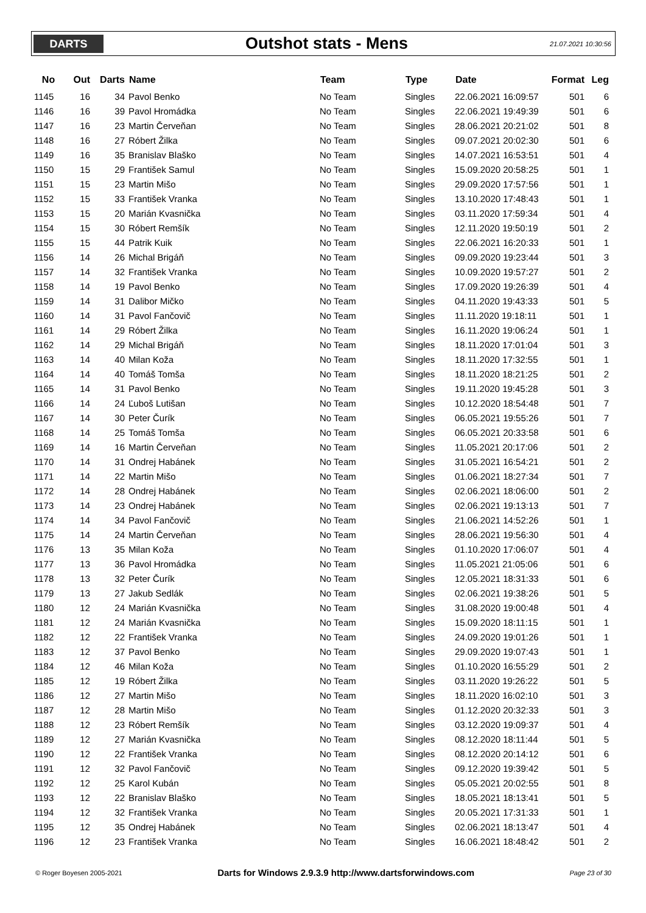DARTS
Outshot stats - Mens
21.07.2021 10:30:56
| No | Out | Darts | Name | Team | Type | Date | Format | Leg |
| --- | --- | --- | --- | --- | --- | --- | --- | --- |
| 1145 | 16 | 34 | Pavol Benko | No Team | Singles | 22.06.2021 16:09:57 | 501 | 6 |
| 1146 | 16 | 39 | Pavol Hromádka | No Team | Singles | 22.06.2021 19:49:39 | 501 | 6 |
| 1147 | 16 | 23 | Martin Červeňan | No Team | Singles | 28.06.2021 20:21:02 | 501 | 8 |
| 1148 | 16 | 27 | Róbert Žilka | No Team | Singles | 09.07.2021 20:02:30 | 501 | 6 |
| 1149 | 16 | 35 | Branislav Blaško | No Team | Singles | 14.07.2021 16:53:51 | 501 | 4 |
| 1150 | 15 | 29 | František Samul | No Team | Singles | 15.09.2020 20:58:25 | 501 | 1 |
| 1151 | 15 | 23 | Martin Mišo | No Team | Singles | 29.09.2020 17:57:56 | 501 | 1 |
| 1152 | 15 | 33 | František Vranka | No Team | Singles | 13.10.2020 17:48:43 | 501 | 1 |
| 1153 | 15 | 20 | Marián Kvasnička | No Team | Singles | 03.11.2020 17:59:34 | 501 | 4 |
| 1154 | 15 | 30 | Róbert Remšík | No Team | Singles | 12.11.2020 19:50:19 | 501 | 2 |
| 1155 | 15 | 44 | Patrik Kuik | No Team | Singles | 22.06.2021 16:20:33 | 501 | 1 |
| 1156 | 14 | 26 | Michal Brigáň | No Team | Singles | 09.09.2020 19:23:44 | 501 | 3 |
| 1157 | 14 | 32 | František Vranka | No Team | Singles | 10.09.2020 19:57:27 | 501 | 2 |
| 1158 | 14 | 19 | Pavol Benko | No Team | Singles | 17.09.2020 19:26:39 | 501 | 4 |
| 1159 | 14 | 31 | Dalibor Mičko | No Team | Singles | 04.11.2020 19:43:33 | 501 | 5 |
| 1160 | 14 | 31 | Pavol Fančovič | No Team | Singles | 11.11.2020 19:18:11 | 501 | 1 |
| 1161 | 14 | 29 | Róbert Žilka | No Team | Singles | 16.11.2020 19:06:24 | 501 | 1 |
| 1162 | 14 | 29 | Michal Brigáň | No Team | Singles | 18.11.2020 17:01:04 | 501 | 3 |
| 1163 | 14 | 40 | Milan Koža | No Team | Singles | 18.11.2020 17:32:55 | 501 | 1 |
| 1164 | 14 | 40 | Tomáš Tomša | No Team | Singles | 18.11.2020 18:21:25 | 501 | 2 |
| 1165 | 14 | 31 | Pavol Benko | No Team | Singles | 19.11.2020 19:45:28 | 501 | 3 |
| 1166 | 14 | 24 | Ľuboš Lutišan | No Team | Singles | 10.12.2020 18:54:48 | 501 | 7 |
| 1167 | 14 | 30 | Peter Čurík | No Team | Singles | 06.05.2021 19:55:26 | 501 | 7 |
| 1168 | 14 | 25 | Tomáš Tomša | No Team | Singles | 06.05.2021 20:33:58 | 501 | 6 |
| 1169 | 14 | 16 | Martin Červeňan | No Team | Singles | 11.05.2021 20:17:06 | 501 | 2 |
| 1170 | 14 | 31 | Ondrej Habánek | No Team | Singles | 31.05.2021 16:54:21 | 501 | 2 |
| 1171 | 14 | 22 | Martin Mišo | No Team | Singles | 01.06.2021 18:27:34 | 501 | 7 |
| 1172 | 14 | 28 | Ondrej Habánek | No Team | Singles | 02.06.2021 18:06:00 | 501 | 2 |
| 1173 | 14 | 23 | Ondrej Habánek | No Team | Singles | 02.06.2021 19:13:13 | 501 | 7 |
| 1174 | 14 | 34 | Pavol Fančovič | No Team | Singles | 21.06.2021 14:52:26 | 501 | 1 |
| 1175 | 14 | 24 | Martin Červeňan | No Team | Singles | 28.06.2021 19:56:30 | 501 | 4 |
| 1176 | 13 | 35 | Milan Koža | No Team | Singles | 01.10.2020 17:06:07 | 501 | 4 |
| 1177 | 13 | 36 | Pavol Hromádka | No Team | Singles | 11.05.2021 21:05:06 | 501 | 6 |
| 1178 | 13 | 32 | Peter Čurík | No Team | Singles | 12.05.2021 18:31:33 | 501 | 6 |
| 1179 | 13 | 27 | Jakub Sedlák | No Team | Singles | 02.06.2021 19:38:26 | 501 | 5 |
| 1180 | 12 | 24 | Marián Kvasnička | No Team | Singles | 31.08.2020 19:00:48 | 501 | 4 |
| 1181 | 12 | 24 | Marián Kvasnička | No Team | Singles | 15.09.2020 18:11:15 | 501 | 1 |
| 1182 | 12 | 22 | František Vranka | No Team | Singles | 24.09.2020 19:01:26 | 501 | 1 |
| 1183 | 12 | 37 | Pavol Benko | No Team | Singles | 29.09.2020 19:07:43 | 501 | 1 |
| 1184 | 12 | 46 | Milan Koža | No Team | Singles | 01.10.2020 16:55:29 | 501 | 2 |
| 1185 | 12 | 19 | Róbert Žilka | No Team | Singles | 03.11.2020 19:26:22 | 501 | 5 |
| 1186 | 12 | 27 | Martin Mišo | No Team | Singles | 18.11.2020 16:02:10 | 501 | 3 |
| 1187 | 12 | 28 | Martin Mišo | No Team | Singles | 01.12.2020 20:32:33 | 501 | 3 |
| 1188 | 12 | 23 | Róbert Remšík | No Team | Singles | 03.12.2020 19:09:37 | 501 | 4 |
| 1189 | 12 | 27 | Marián Kvasnička | No Team | Singles | 08.12.2020 18:11:44 | 501 | 5 |
| 1190 | 12 | 22 | František Vranka | No Team | Singles | 08.12.2020 20:14:12 | 501 | 6 |
| 1191 | 12 | 32 | Pavol Fančovič | No Team | Singles | 09.12.2020 19:39:42 | 501 | 5 |
| 1192 | 12 | 25 | Karol Kubán | No Team | Singles | 05.05.2021 20:02:55 | 501 | 8 |
| 1193 | 12 | 22 | Branislav Blaško | No Team | Singles | 18.05.2021 18:13:41 | 501 | 5 |
| 1194 | 12 | 32 | František Vranka | No Team | Singles | 20.05.2021 17:31:33 | 501 | 1 |
| 1195 | 12 | 35 | Ondrej Habánek | No Team | Singles | 02.06.2021 18:13:47 | 501 | 4 |
| 1196 | 12 | 23 | František Vranka | No Team | Singles | 16.06.2021 18:48:42 | 501 | 2 |
© Roger Boyesen 2005-2021 Darts for Windows 2.9.3.9 http://www.dartsforwindows.com Page 23 of 30